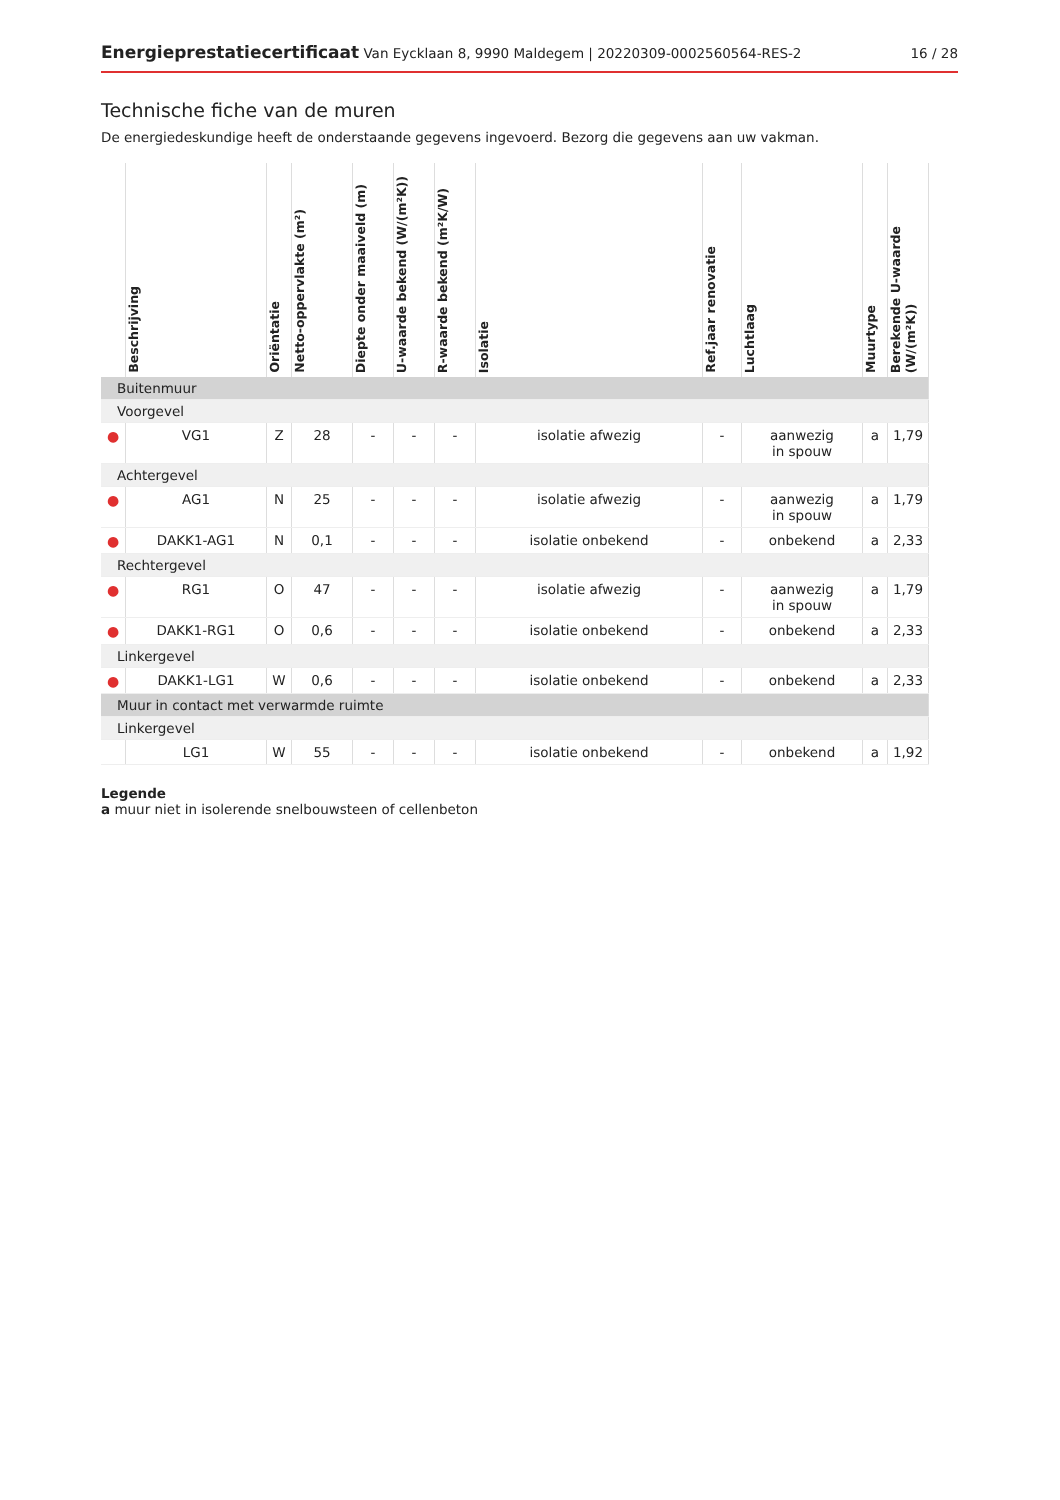Energieprestatiecertificaat Van Eycklaan 8, 9990 Maldegem | 20220309-0002560564-RES-2 16 / 28
Technische fiche van de muren
De energiedeskundige heeft de onderstaande gegevens ingevoerd. Bezorg die gegevens aan uw vakman.
| | Beschrijving | Oriëntatie | Netto-oppervlakte (m²) | Diepte onder maaiveld (m) | U-waarde bekend (W/(m²K)) | R-waarde bekend (m²K/W) | Isolatie | Ref.jaar renovatie | Luchtlaag | Muurtype | Berekende U-waarde (W/(m²K)) |
| --- | --- | --- | --- | --- | --- | --- | --- | --- | --- | --- | --- |
| Buitenmuur | | | | | | | | | | | |
| Voorgevel | | | | | | | | | | | |
| ● | VG1 | Z | 28 | - | - | - | isolatie afwezig | - | aanwezig in spouw | a | 1,79 |
| Achtergevel | | | | | | | | | | | |
| ● | AG1 | N | 25 | - | - | - | isolatie afwezig | - | aanwezig in spouw | a | 1,79 |
| ● | DAKK1-AG1 | N | 0,1 | - | - | - | isolatie onbekend | - | onbekend | a | 2,33 |
| Rechtergevel | | | | | | | | | | | |
| ● | RG1 | O | 47 | - | - | - | isolatie afwezig | - | aanwezig in spouw | a | 1,79 |
| ● | DAKK1-RG1 | O | 0,6 | - | - | - | isolatie onbekend | - | onbekend | a | 2,33 |
| Linkergevel | | | | | | | | | | | |
| ● | DAKK1-LG1 | W | 0,6 | - | - | - | isolatie onbekend | - | onbekend | a | 2,33 |
| Muur in contact met verwarmde ruimte | | | | | | | | | | | |
| Linkergevel | | | | | | | | | | | |
| | LG1 | W | 55 | - | - | - | isolatie onbekend | - | onbekend | a | 1,92 |
Legende
a muur niet in isolerende snelbouwsteen of cellenbeton